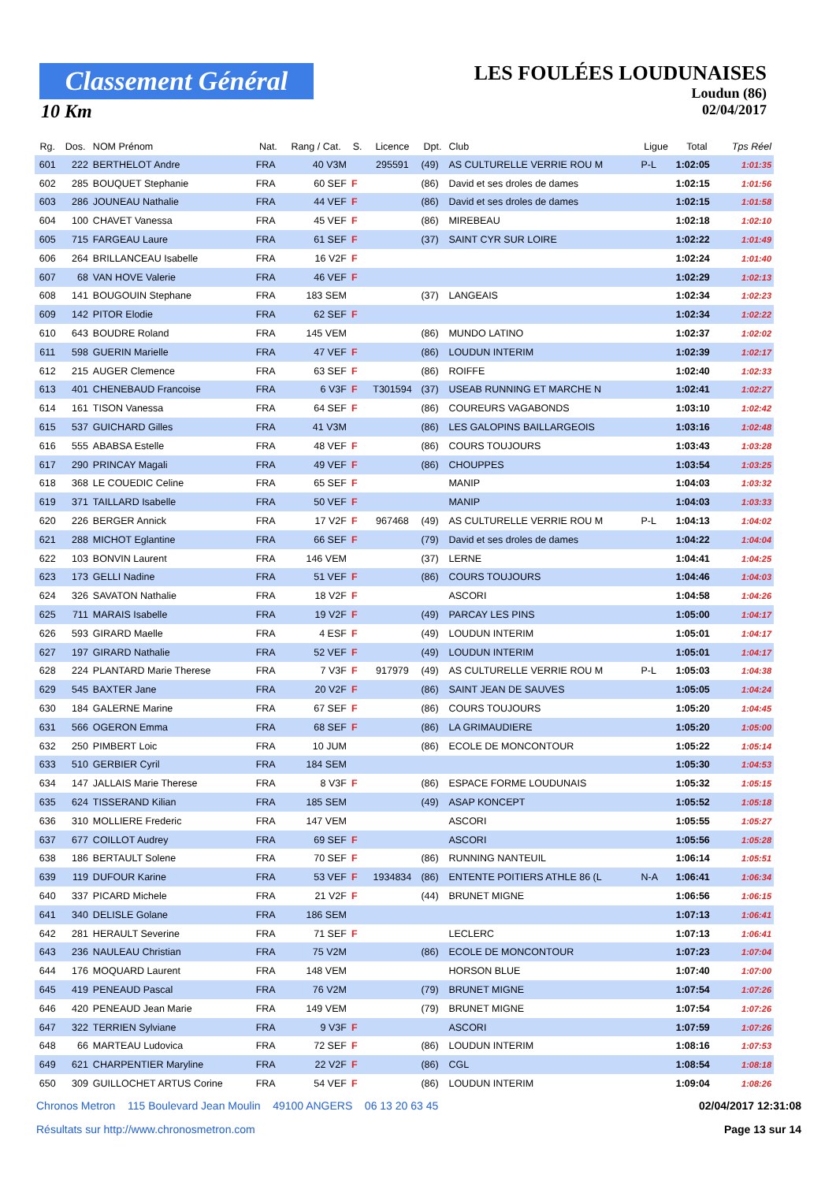Classement Général
10 Km
LES FOULÉES LOUDUNAISES
Loudun (86)
02/04/2017
| Rg. | Dos. | NOM Prénom | Nat. | Rang / Cat. | S. | Licence | Dpt. | Club | Ligue | Total | Tps Réel |
| --- | --- | --- | --- | --- | --- | --- | --- | --- | --- | --- | --- |
| 601 | 222 | BERTHELOT Andre | FRA | 40 V3M | | 295591 | (49) | AS CULTURELLE VERRIE ROU M | P-L | 1:02:05 | 1:01:35 |
| 602 | 285 | BOUQUET Stephanie | FRA | 60 SEF | F | | (86) | David et ses droles de dames | | 1:02:15 | 1:01:56 |
| 603 | 286 | JOUNEAU Nathalie | FRA | 44 VEF | F | | (86) | David et ses droles de dames | | 1:02:15 | 1:01:58 |
| 604 | 100 | CHAVET Vanessa | FRA | 45 VEF | F | | (86) | MIREBEAU | | 1:02:18 | 1:02:10 |
| 605 | 715 | FARGEAU Laure | FRA | 61 SEF | F | | (37) | SAINT CYR SUR LOIRE | | 1:02:22 | 1:01:49 |
| 606 | 264 | BRILLANCEAU Isabelle | FRA | 16 V2F | F | | | | | 1:02:24 | 1:01:40 |
| 607 | 68 | VAN HOVE Valerie | FRA | 46 VEF | F | | | | | 1:02:29 | 1:02:13 |
| 608 | 141 | BOUGOUIN Stephane | FRA | 183 SEM | | | (37) | LANGEAIS | | 1:02:34 | 1:02:23 |
| 609 | 142 | PITOR Elodie | FRA | 62 SEF | F | | | | | 1:02:34 | 1:02:22 |
| 610 | 643 | BOUDRE Roland | FRA | 145 VEM | | | (86) | MUNDO LATINO | | 1:02:37 | 1:02:02 |
| 611 | 598 | GUERIN Marielle | FRA | 47 VEF | F | | (86) | LOUDUN INTERIM | | 1:02:39 | 1:02:17 |
| 612 | 215 | AUGER Clemence | FRA | 63 SEF | F | | (86) | ROIFFE | | 1:02:40 | 1:02:33 |
| 613 | 401 | CHENEBAUD Francoise | FRA | 6 V3F | F | T301594 | (37) | USEAB RUNNING ET MARCHE N | | 1:02:41 | 1:02:27 |
| 614 | 161 | TISON Vanessa | FRA | 64 SEF | F | | (86) | COUREURS VAGABONDS | | 1:03:10 | 1:02:42 |
| 615 | 537 | GUICHARD Gilles | FRA | 41 V3M | | | (86) | LES GALOPINS BAILLARGEOIS | | 1:03:16 | 1:02:48 |
| 616 | 555 | ABABSA Estelle | FRA | 48 VEF | F | | (86) | COURS TOUJOURS | | 1:03:43 | 1:03:28 |
| 617 | 290 | PRINCAY Magali | FRA | 49 VEF | F | | (86) | CHOUPPES | | 1:03:54 | 1:03:25 |
| 618 | 368 | LE COUEDIC Celine | FRA | 65 SEF | F | | | MANIP | | 1:04:03 | 1:03:32 |
| 619 | 371 | TAILLARD Isabelle | FRA | 50 VEF | F | | | MANIP | | 1:04:03 | 1:03:33 |
| 620 | 226 | BERGER Annick | FRA | 17 V2F | F | 967468 | (49) | AS CULTURELLE VERRIE ROU M | P-L | 1:04:13 | 1:04:02 |
| 621 | 288 | MICHOT Eglantine | FRA | 66 SEF | F | | (79) | David et ses droles de dames | | 1:04:22 | 1:04:04 |
| 622 | 103 | BONVIN Laurent | FRA | 146 VEM | | | (37) | LERNE | | 1:04:41 | 1:04:25 |
| 623 | 173 | GELLI Nadine | FRA | 51 VEF | F | | (86) | COURS TOUJOURS | | 1:04:46 | 1:04:03 |
| 624 | 326 | SAVATON Nathalie | FRA | 18 V2F | F | | | ASCORI | | 1:04:58 | 1:04:26 |
| 625 | 711 | MARAIS Isabelle | FRA | 19 V2F | F | | (49) | PARCAY LES PINS | | 1:05:00 | 1:04:17 |
| 626 | 593 | GIRARD Maelle | FRA | 4 ESF | F | | (49) | LOUDUN INTERIM | | 1:05:01 | 1:04:17 |
| 627 | 197 | GIRARD Nathalie | FRA | 52 VEF | F | | (49) | LOUDUN INTERIM | | 1:05:01 | 1:04:17 |
| 628 | 224 | PLANTARD Marie Therese | FRA | 7 V3F | F | 917979 | (49) | AS CULTURELLE VERRIE ROU M | P-L | 1:05:03 | 1:04:38 |
| 629 | 545 | BAXTER Jane | FRA | 20 V2F | F | | (86) | SAINT JEAN DE SAUVES | | 1:05:05 | 1:04:24 |
| 630 | 184 | GALERNE Marine | FRA | 67 SEF | F | | (86) | COURS TOUJOURS | | 1:05:20 | 1:04:45 |
| 631 | 566 | OGERON Emma | FRA | 68 SEF | F | | (86) | LA GRIMAUDIERE | | 1:05:20 | 1:05:00 |
| 632 | 250 | PIMBERT Loic | FRA | 10 JUM | | | (86) | ECOLE DE MONCONTOUR | | 1:05:22 | 1:05:14 |
| 633 | 510 | GERBIER Cyril | FRA | 184 SEM | | | | | | 1:05:30 | 1:04:53 |
| 634 | 147 | JALLAIS Marie Therese | FRA | 8 V3F | F | | (86) | ESPACE FORME LOUDUNAIS | | 1:05:32 | 1:05:15 |
| 635 | 624 | TISSERAND Kilian | FRA | 185 SEM | | | (49) | ASAP KONCEPT | | 1:05:52 | 1:05:18 |
| 636 | 310 | MOLLIERE Frederic | FRA | 147 VEM | | | | ASCORI | | 1:05:55 | 1:05:27 |
| 637 | 677 | COILLOT Audrey | FRA | 69 SEF | F | | | ASCORI | | 1:05:56 | 1:05:28 |
| 638 | 186 | BERTAULT Solene | FRA | 70 SEF | F | | (86) | RUNNING NANTEUIL | | 1:06:14 | 1:05:51 |
| 639 | 119 | DUFOUR Karine | FRA | 53 VEF | F | 1934834 | (86) | ENTENTE POITIERS ATHLE 86 (L | N-A | 1:06:41 | 1:06:34 |
| 640 | 337 | PICARD Michele | FRA | 21 V2F | F | | (44) | BRUNET MIGNE | | 1:06:56 | 1:06:15 |
| 641 | 340 | DELISLE Golane | FRA | 186 SEM | | | | | | 1:07:13 | 1:06:41 |
| 642 | 281 | HERAULT Severine | FRA | 71 SEF | F | | | LECLERC | | 1:07:13 | 1:06:41 |
| 643 | 236 | NAULEAU Christian | FRA | 75 V2M | | | (86) | ECOLE DE MONCONTOUR | | 1:07:23 | 1:07:04 |
| 644 | 176 | MOQUARD Laurent | FRA | 148 VEM | | | | HORSON BLUE | | 1:07:40 | 1:07:00 |
| 645 | 419 | PENEAUD Pascal | FRA | 76 V2M | | | (79) | BRUNET MIGNE | | 1:07:54 | 1:07:26 |
| 646 | 420 | PENEAUD Jean Marie | FRA | 149 VEM | | | (79) | BRUNET MIGNE | | 1:07:54 | 1:07:26 |
| 647 | 322 | TERRIEN Sylviane | FRA | 9 V3F | F | | | ASCORI | | 1:07:59 | 1:07:26 |
| 648 | 66 | MARTEAU Ludovica | FRA | 72 SEF | F | | (86) | LOUDUN INTERIM | | 1:08:16 | 1:07:53 |
| 649 | 621 | CHARPENTIER Maryline | FRA | 22 V2F | F | | (86) | CGL | | 1:08:54 | 1:08:18 |
| 650 | 309 | GUILLOCHET ARTUS Corine | FRA | 54 VEF | F | | (86) | LOUDUN INTERIM | | 1:09:04 | 1:08:26 |
Chronos Metron 115 Boulevard Jean Moulin 49100 ANGERS 06 13 20 63 45 02/04/2017 12:31:08
Résultats sur http://www.chronosmetron.com Page 13 sur 14